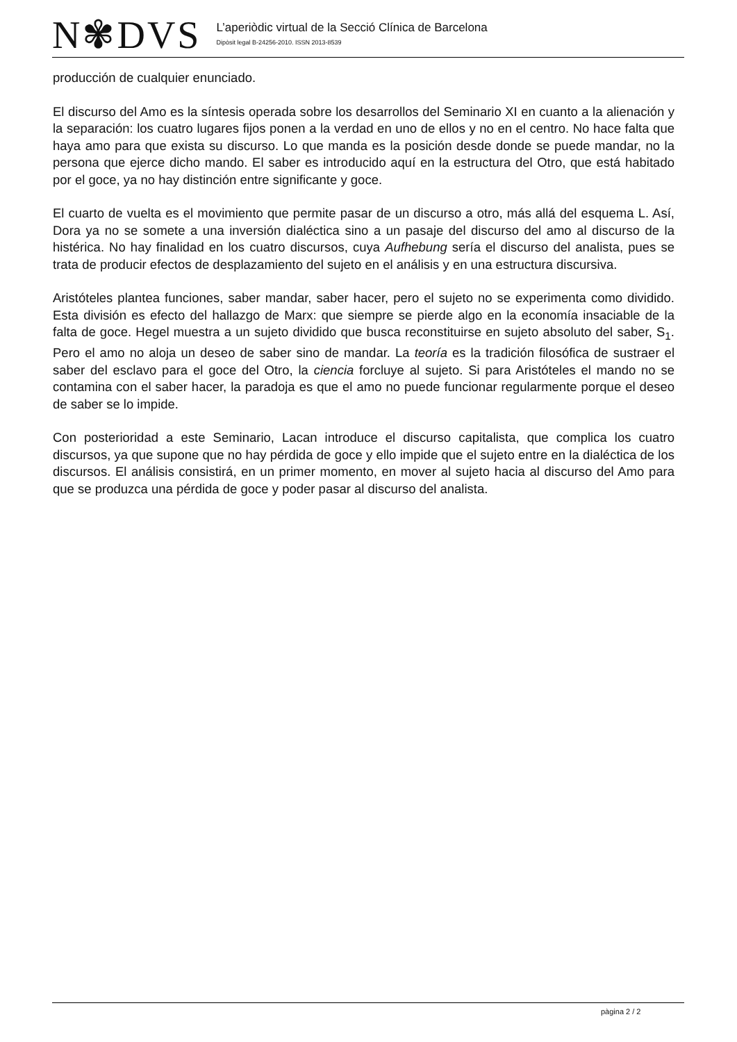N✾DVS
L’aperiòdic virtual de la Secció Clínica de Barcelona
Dipòsit legal B-24256-2010. ISSN 2013-8539
producción de cualquier enunciado.
El discurso del Amo es la síntesis operada sobre los desarrollos del Seminario XI en cuanto a la alienación y la separación: los cuatro lugares fijos ponen a la verdad en uno de ellos y no en el centro. No hace falta que haya amo para que exista su discurso. Lo que manda es la posición desde donde se puede mandar, no la persona que ejerce dicho mando. El saber es introducido aquí en la estructura del Otro, que está habitado por el goce, ya no hay distinción entre significante y goce.
El cuarto de vuelta es el movimiento que permite pasar de un discurso a otro, más allá del esquema L. Así, Dora ya no se somete a una inversión dialéctica sino a un pasaje del discurso del amo al discurso de la histérica. No hay finalidad en los cuatro discursos, cuya Aufhebung sería el discurso del analista, pues se trata de producir efectos de desplazamiento del sujeto en el análisis y en una estructura discursiva.
Aristóteles plantea funciones, saber mandar, saber hacer, pero el sujeto no se experimenta como dividido. Esta división es efecto del hallazgo de Marx: que siempre se pierde algo en la economía insaciable de la falta de goce. Hegel muestra a un sujeto dividido que busca reconstituirse en sujeto absoluto del saber, S<sub>1</sub>. Pero el amo no aloja un deseo de saber sino de mandar. La teoría es la tradición filosófica de sustraer el saber del esclavo para el goce del Otro, la ciencia forcluye al sujeto. Si para Aristóteles el mando no se contamina con el saber hacer, la paradoja es que el amo no puede funcionar regularmente porque el deseo de saber se lo impide.
Con posterioridad a este Seminario, Lacan introduce el discurso capitalista, que complica los cuatro discursos, ya que supone que no hay pérdida de goce y ello impide que el sujeto entre en la dialéctica de los discursos. El análisis consistirá, en un primer momento, en mover al sujeto hacia al discurso del Amo para que se produzca una pérdida de goce y poder pasar al discurso del analista.
pàgina 2 / 2